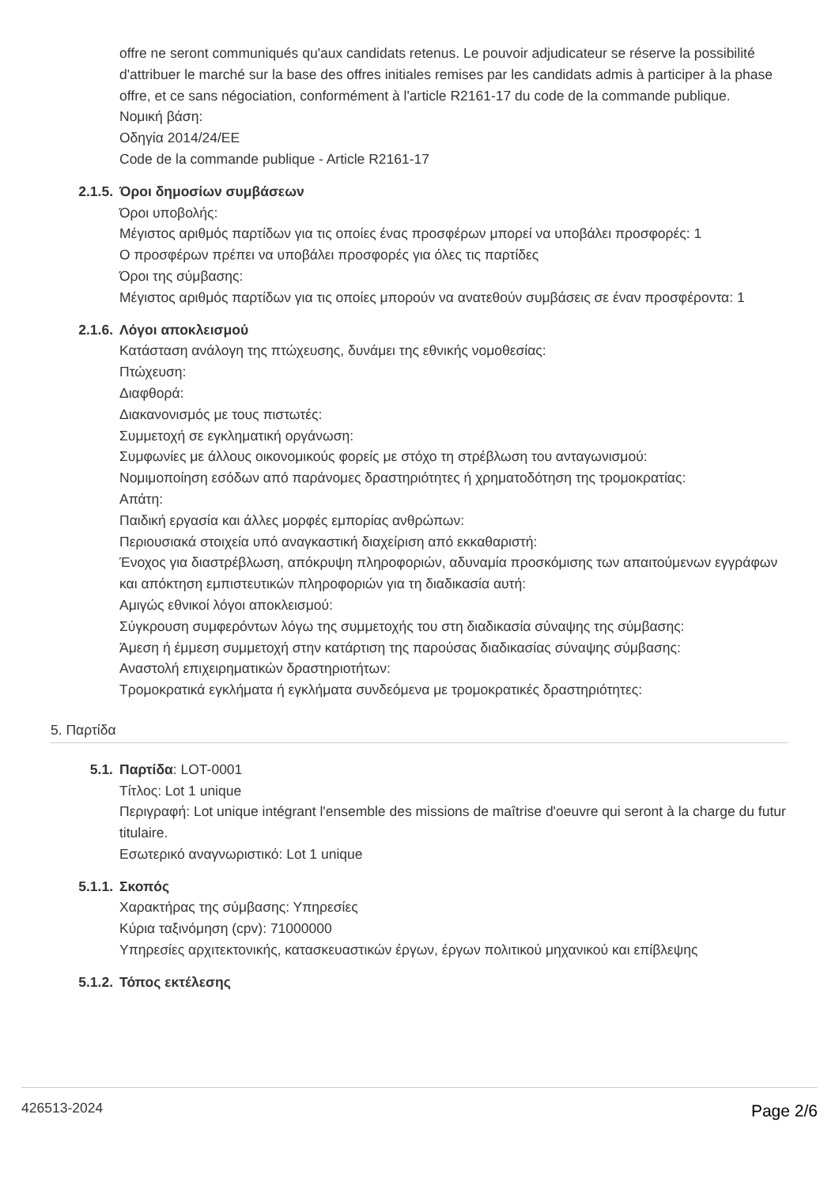offre ne seront communiqués qu'aux candidats retenus. Le pouvoir adjudicateur se réserve la possibilité d'attribuer le marché sur la base des offres initiales remises par les candidats admis à participer à la phase offre, et ce sans négociation, conformément à l'article R2161-17 du code de la commande publique.
Νομική βάση:
Οδηγία 2014/24/ΕΕ
Code de la commande publique - Article R2161-17
2.1.5. Όροι δημοσίων συμβάσεων
Όροι υποβολής:
Μέγιστος αριθμός παρτίδων για τις οποίες ένας προσφέρων μπορεί να υποβάλει προσφορές: 1
Ο προσφέρων πρέπει να υποβάλει προσφορές για όλες τις παρτίδες
Όροι της σύμβασης:
Μέγιστος αριθμός παρτίδων για τις οποίες μπορούν να ανατεθούν συμβάσεις σε έναν προσφέροντα: 1
2.1.6. Λόγοι αποκλεισμού
Κατάσταση ανάλογη της πτώχευσης, δυνάμει της εθνικής νομοθεσίας:
Πτώχευση:
Διαφθορά:
Διακανονισμός με τους πιστωτές:
Συμμετοχή σε εγκληματική οργάνωση:
Συμφωνίες με άλλους οικονομικούς φορείς με στόχο τη στρέβλωση του ανταγωνισμού:
Νομιμοποίηση εσόδων από παράνομες δραστηριότητες ή χρηματοδότηση της τρομοκρατίας:
Απάτη:
Παιδική εργασία και άλλες μορφές εμπορίας ανθρώπων:
Περιουσιακά στοιχεία υπό αναγκαστική διαχείριση από εκκαθαριστή:
Ένοχος για διαστρέβλωση, απόκρυψη πληροφοριών, αδυναμία προσκόμισης των απαιτούμενων εγγράφων και απόκτηση εμπιστευτικών πληροφοριών για τη διαδικασία αυτή:
Αμιγώς εθνικοί λόγοι αποκλεισμού:
Σύγκρουση συμφερόντων λόγω της συμμετοχής του στη διαδικασία σύναψης της σύμβασης:
Άμεση ή έμμεση συμμετοχή στην κατάρτιση της παρούσας διαδικασίας σύναψης σύμβασης:
Αναστολή επιχειρηματικών δραστηριοτήτων:
Τρομοκρατικά εγκλήματα ή εγκλήματα συνδεόμενα με τρομοκρατικές δραστηριότητες:
5. Παρτίδα
5.1. Παρτίδα: LOT-0001
Τίτλος: Lot 1 unique
Περιγραφή: Lot unique intégrant l'ensemble des missions de maîtrise d'oeuvre qui seront à la charge du futur titulaire.
Εσωτερικό αναγνωριστικό: Lot 1 unique
5.1.1. Σκοπός
Χαρακτήρας της σύμβασης: Υπηρεσίες
Κύρια ταξινόμηση (cpv): 71000000
Υπηρεσίες αρχιτεκτονικής, κατασκευαστικών έργων, έργων πολιτικού μηχανικού και επίβλεψης
5.1.2. Τόπος εκτέλεσης
426513-2024 Page 2/6